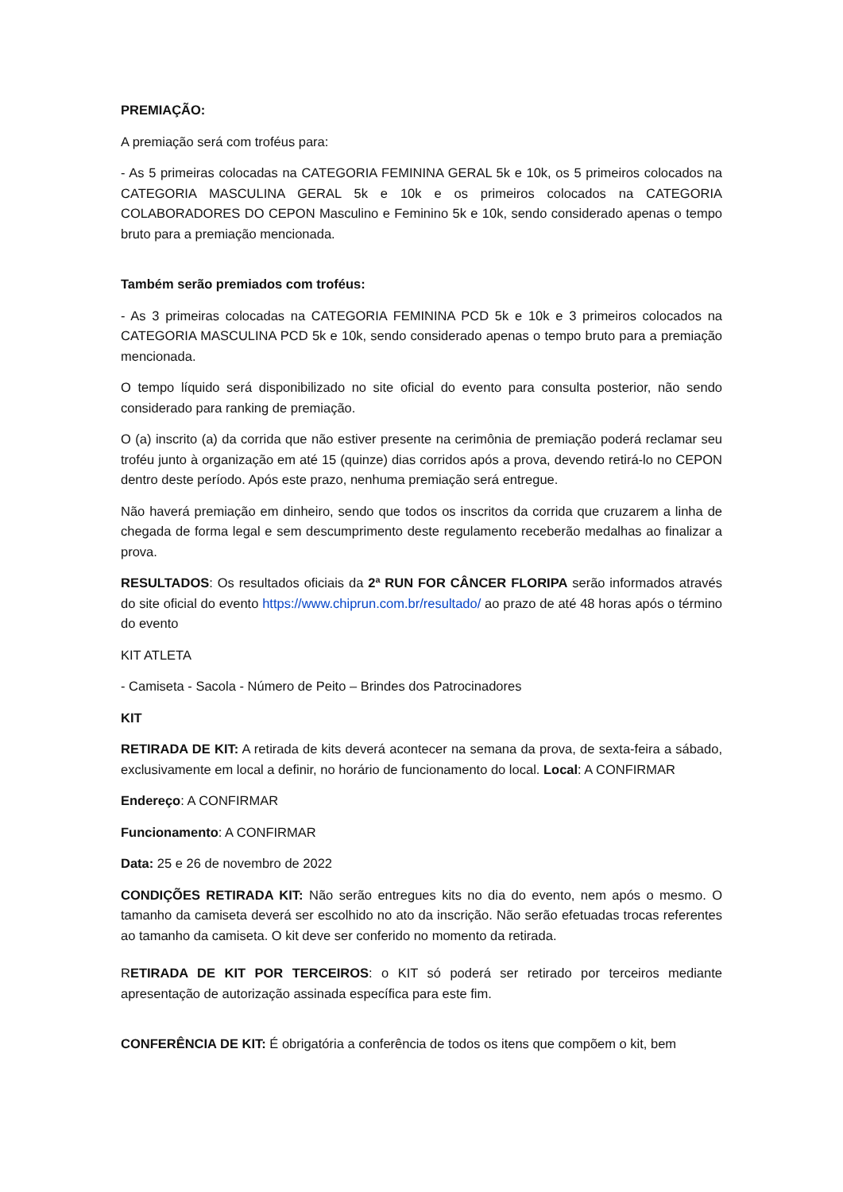PREMIAÇÃO:
A premiação será com troféus para:
- As 5 primeiras colocadas na CATEGORIA FEMININA GERAL 5k e 10k, os 5 primeiros colocados na CATEGORIA MASCULINA GERAL 5k e 10k e os primeiros colocados na CATEGORIA COLABORADORES DO CEPON Masculino e Feminino 5k e 10k, sendo considerado apenas o tempo bruto para a premiação mencionada.
Também serão premiados com troféus:
- As 3 primeiras colocadas na CATEGORIA FEMININA PCD 5k e 10k e 3 primeiros colocados na CATEGORIA MASCULINA PCD 5k e 10k, sendo considerado apenas o tempo bruto para a premiação mencionada.
O tempo líquido será disponibilizado no site oficial do evento para consulta posterior, não sendo considerado para ranking de premiação.
O (a) inscrito (a) da corrida que não estiver presente na cerimônia de premiação poderá reclamar seu troféu junto à organização em até 15 (quinze) dias corridos após a prova, devendo retirá-lo no CEPON dentro deste período. Após este prazo, nenhuma premiação será entregue.
Não haverá premiação em dinheiro, sendo que todos os inscritos da corrida que cruzarem a linha de chegada de forma legal e sem descumprimento deste regulamento receberão medalhas ao finalizar a prova.
RESULTADOS: Os resultados oficiais da 2ª RUN FOR CÂNCER FLORIPA serão informados através do site oficial do evento https://www.chiprun.com.br/resultado/ ao prazo de até 48 horas após o término do evento
KIT ATLETA
- Camiseta - Sacola - Número de Peito – Brindes dos Patrocinadores
KIT
RETIRADA DE KIT: A retirada de kits deverá acontecer na semana da prova, de sexta-feira a sábado, exclusivamente em local a definir, no horário de funcionamento do local. Local: A CONFIRMAR
Endereço: A CONFIRMAR
Funcionamento: A CONFIRMAR
Data: 25 e 26 de novembro de 2022
CONDIÇÕES RETIRADA KIT: Não serão entregues kits no dia do evento, nem após o mesmo. O tamanho da camiseta deverá ser escolhido no ato da inscrição. Não serão efetuadas trocas referentes ao tamanho da camiseta. O kit deve ser conferido no momento da retirada.
RETIRADA DE KIT POR TERCEIROS: o KIT só poderá ser retirado por terceiros mediante apresentação de autorização assinada específica para este fim.
CONFERÊNCIA DE KIT: É obrigatória a conferência de todos os itens que compõem o kit, bem